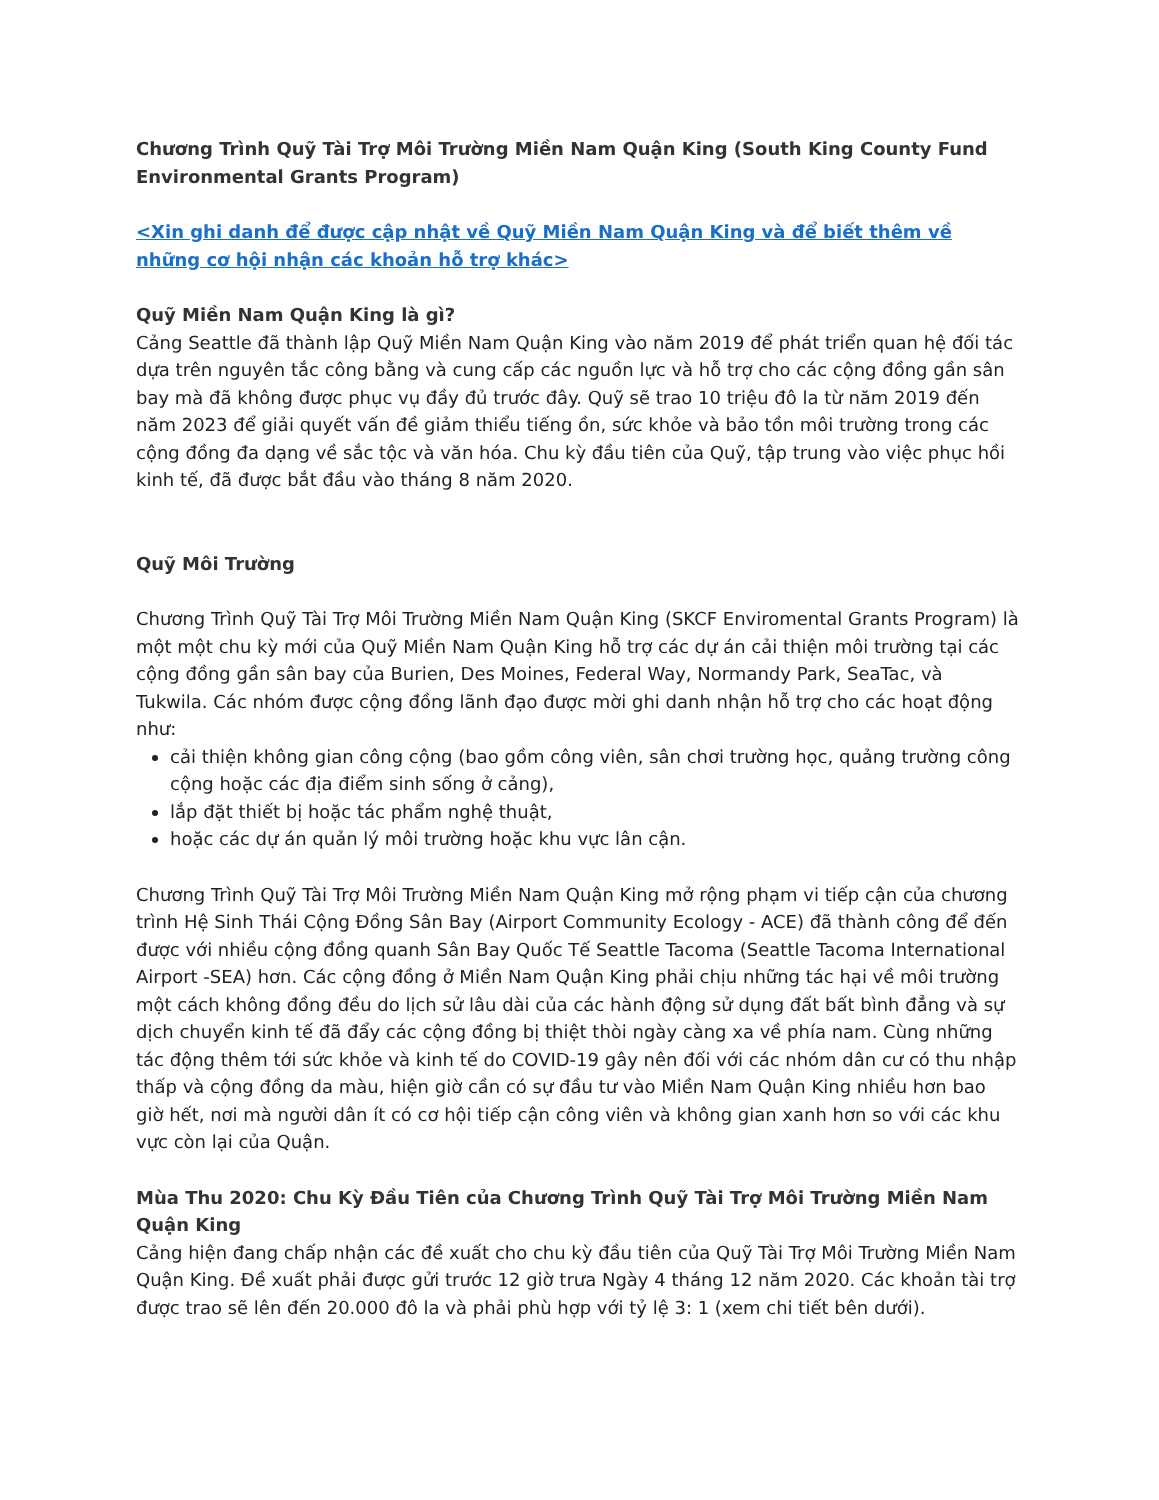Chương Trình Quỹ Tài Trợ Môi Trường Miền Nam Quận King (South King County Fund Environmental Grants Program)
<Xin ghi danh để được cập nhật về Quỹ Miền Nam Quận King và để biết thêm về những cơ hội nhận các khoản hỗ trợ khác>
Quỹ Miền Nam Quận King là gì?
Cảng Seattle đã thành lập Quỹ Miền Nam Quận King vào năm 2019 để phát triển quan hệ đối tác dựa trên nguyên tắc công bằng và cung cấp các nguồn lực và hỗ trợ cho các cộng đồng gần sân bay mà đã không được phục vụ đầy đủ trước đây. Quỹ sẽ trao 10 triệu đô la từ năm 2019 đến năm 2023 để giải quyết vấn đề giảm thiểu tiếng ồn, sức khỏe và bảo tồn môi trường trong các cộng đồng đa dạng về sắc tộc và văn hóa. Chu kỳ đầu tiên của Quỹ, tập trung vào việc phục hồi kinh tế, đã được bắt đầu vào tháng 8 năm 2020.
Quỹ Môi Trường
Chương Trình Quỹ Tài Trợ Môi Trường Miền Nam Quận King (SKCF Enviromental Grants Program) là một một chu kỳ mới của Quỹ Miền Nam Quận King hỗ trợ các dự án cải thiện môi trường tại các cộng đồng gần sân bay của Burien, Des Moines, Federal Way, Normandy Park, SeaTac, và Tukwila. Các nhóm được cộng đồng lãnh đạo được mời ghi danh nhận hỗ trợ cho các hoạt động như:
cải thiện không gian công cộng (bao gồm công viên, sân chơi trường học, quảng trường công cộng hoặc các địa điểm sinh sống ở cảng),
lắp đặt thiết bị hoặc tác phẩm nghệ thuật,
hoặc các dự án quản lý môi trường hoặc khu vực lân cận.
Chương Trình Quỹ Tài Trợ Môi Trường Miền Nam Quận King mở rộng phạm vi tiếp cận của chương trình Hệ Sinh Thái Cộng Đồng Sân Bay (Airport Community Ecology - ACE) đã thành công để đến được với nhiều cộng đồng quanh Sân Bay Quốc Tế Seattle Tacoma (Seattle Tacoma International Airport -SEA) hơn. Các cộng đồng ở Miền Nam Quận King phải chịu những tác hại về môi trường một cách không đồng đều do lịch sử lâu dài của các hành động sử dụng đất bất bình đẳng và sự dịch chuyển kinh tế đã đẩy các cộng đồng bị thiệt thòi ngày càng xa về phía nam. Cùng những tác động thêm tới sức khỏe và kinh tế do COVID-19 gây nên đối với các nhóm dân cư có thu nhập thấp và cộng đồng da màu, hiện giờ cần có sự đầu tư vào Miền Nam Quận King nhiều hơn bao giờ hết, nơi mà người dân ít có cơ hội tiếp cận công viên và không gian xanh hơn so với các khu vực còn lại của Quận.
Mùa Thu 2020: Chu Kỳ Đầu Tiên của Chương Trình Quỹ Tài Trợ Môi Trường Miền Nam Quận King
Cảng hiện đang chấp nhận các đề xuất cho chu kỳ đầu tiên của Quỹ Tài Trợ Môi Trường Miền Nam Quận King. Đề xuất phải được gửi trước 12 giờ trưa Ngày 4 tháng 12 năm 2020. Các khoản tài trợ được trao sẽ lên đến 20.000 đô la và phải phù hợp với tỷ lệ 3: 1 (xem chi tiết bên dưới).